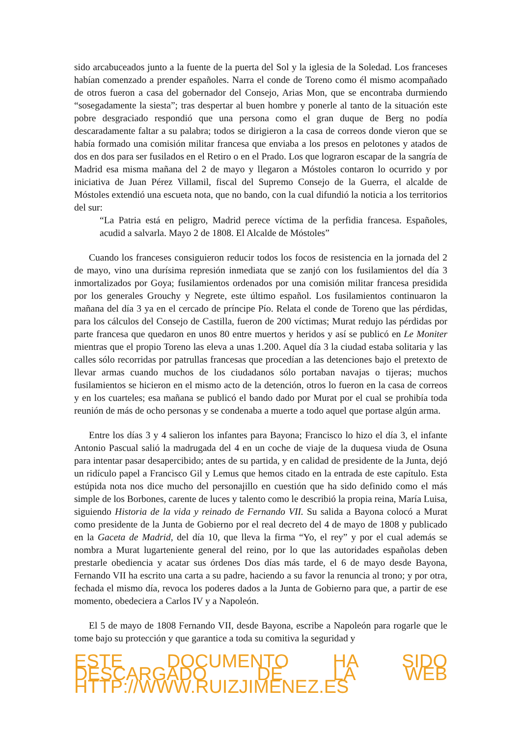sido arcabuceados junto a la fuente de la puerta del Sol y la iglesia de la Soledad. Los franceses habían comenzado a prender españoles. Narra el conde de Toreno como él mismo acompañado de otros fueron a casa del gobernador del Consejo, Arias Mon, que se encontraba durmiendo “sosegadamente la siesta”; tras despertar al buen hombre y ponerle al tanto de la situación este pobre desgraciado respondió que una persona como el gran duque de Berg no podía descaradamente faltar a su palabra; todos se dirigieron a la casa de correos donde vieron que se había formado una comisión militar francesa que enviaba a los presos en pelotones y atados de dos en dos para ser fusilados en el Retiro o en el Prado. Los que lograron escapar de la sangría de Madrid esa misma mañana del 2 de mayo y llegaron a Móstoles contaron lo ocurrido y por iniciativa de Juan Pérez Villamil, fiscal del Supremo Consejo de la Guerra, el alcalde de Móstoles extendió una escueta nota, que no bando, con la cual difundió la noticia a los territorios del sur:
“La Patria está en peligro, Madrid perece víctima de la perfidia francesa. Españoles, acudid a salvarla. Mayo 2 de 1808. El Alcalde de Móstoles”
Cuando los franceses consiguieron reducir todos los focos de resistencia en la jornada del 2 de mayo, vino una durísima represión inmediata que se zanjó con los fusilamientos del día 3 inmortalizados por Goya; fusilamientos ordenados por una comisión militar francesa presidida por los generales Grouchy y Negrete, este último español. Los fusilamientos continuaron la mañana del día 3 ya en el cercado de príncipe Pío. Relata el conde de Toreno que las pérdidas, para los cálculos del Consejo de Castilla, fueron de 200 víctimas; Murat redujo las pérdidas por parte francesa que quedaron en unos 80 entre muertos y heridos y así se publicó en Le Moniter mientras que el propio Toreno las eleva a unas 1.200. Aquel día 3 la ciudad estaba solitaria y las calles sólo recorridas por patrullas francesas que procedían a las detenciones bajo el pretexto de llevar armas cuando muchos de los ciudadanos sólo portaban navajas o tijeras; muchos fusilamientos se hicieron en el mismo acto de la detención, otros lo fueron en la casa de correos y en los cuarteles; esa mañana se publicó el bando dado por Murat por el cual se prohibía toda reunión de más de ocho personas y se condenaba a muerte a todo aquel que portase algún arma.
Entre los días 3 y 4 salieron los infantes para Bayona; Francisco lo hizo el día 3, el infante Antonio Pascual salió la madrugada del 4 en un coche de viaje de la duquesa viuda de Osuna para intentar pasar desapercibido; antes de su partida, y en calidad de presidente de la Junta, dejó un ridículo papel a Francisco Gil y Lemus que hemos citado en la entrada de este capítulo. Esta estúpida nota nos dice mucho del personajillo en cuestión que ha sido definido como el más simple de los Borbones, carente de luces y talento como le describió la propia reina, María Luisa, siguiendo Historia de la vida y reinado de Fernando VII. Su salida a Bayona colocó a Murat como presidente de la Junta de Gobierno por el real decreto del 4 de mayo de 1808 y publicado en la Gaceta de Madrid, del día 10, que lleva la firma “Yo, el rey” y por el cual además se nombra a Murat lugarteniente general del reino, por lo que las autoridades españolas deben prestarle obediencia y acatar sus órdenes Dos días más tarde, el 6 de mayo desde Bayona, Fernando VII ha escrito una carta a su padre, haciendo a su favor la renuncia al trono; y por otra, fechada el mismo día, revoca los poderes dados a la Junta de Gobierno para que, a partir de ese momento, obedeciera a Carlos IV y a Napoleón.
El 5 de mayo de 1808 Fernando VII, desde Bayona, escribe a Napoleón para rogarle que le tome bajo su protección y que garantice a toda su comitiva la seguridad y
ESTE DOCUMENTO HA SIDO DESCARGADO DE LA WEB HTTP://WWW.RUIZJIMENEZ.ES